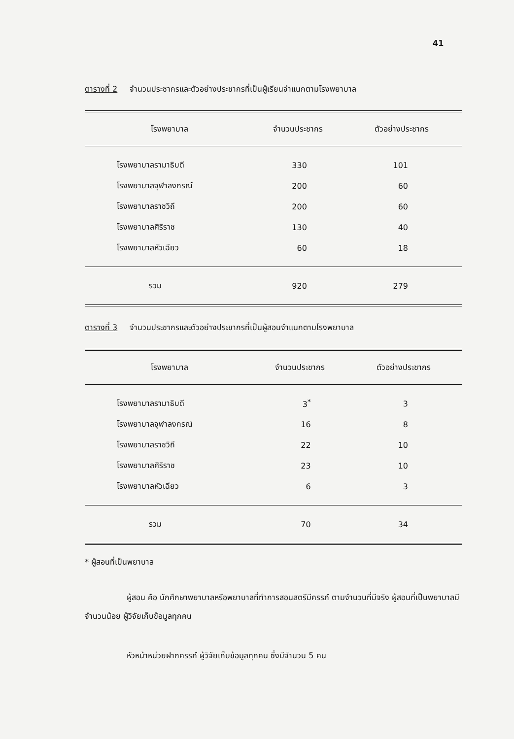41
ตารางที่ 2 จำนวนประชากรและตัวอย่างประชากรที่เป็นผู้เรียนจำแนกตามโรงพยาบาล
| โรงพยาบาล | จำนวนประชากร | ตัวอย่างประชากร |
| --- | --- | --- |
| โรงพยาบาลรามาธิบดี | 330 | 101 |
| โรงพยาบาลจุฬาลงกรณ์ | 200 | 60 |
| โรงพยาบาลราชวิถี | 200 | 60 |
| โรงพยาบาลศิริราช | 130 | 40 |
| โรงพยาบาลหัวเฉียว | 60 | 18 |
| รวม | 920 | 279 |
ตารางที่ 3 จำนวนประชากรและตัวอย่างประชากรที่เป็นผู้สอนจำแนกตามโรงพยาบาล
| โรงพยาบาล | จำนวนประชากร | ตัวอย่างประชากร |
| --- | --- | --- |
| โรงพยาบาลรามาธิบดี | 3<sup>*</sup> | 3 |
| โรงพยาบาลจุฬาลงกรณ์ | 16 | 8 |
| โรงพยาบาลราชวิถี | 22 | 10 |
| โรงพยาบาลศิริราช | 23 | 10 |
| โรงพยาบาลหัวเฉียว | 6 | 3 |
| รวม | 70 | 34 |
* ผู้สอนที่เป็นพยาบาล
ผู้สอน คือ นักศึกษาพยาบาลหรือพยาบาลที่ทำการสอนสตรีมีครรภ์ ตามจำนวนที่มีจริง ผู้สอนที่เป็นพยาบาลมีจำนวนน้อย ผู้วิจัยเก็บข้อมูลทุกคน
หัวหน้าหน่วยฝากครรภ์ ผู้วิจัยเก็บข้อมูลทุกคน ซึ่งมีจำนวน 5 คน